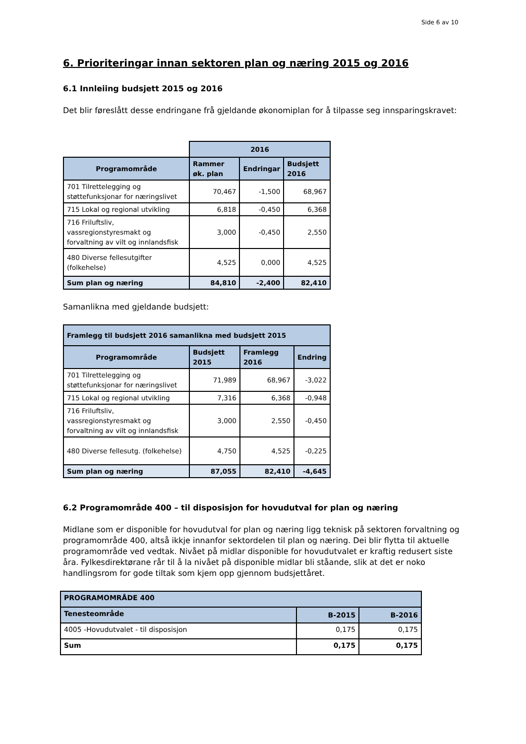Side 6 av 10
6. Prioriteringar innan sektoren plan og næring 2015 og 2016
6.1 Innleiing budsjett 2015 og 2016
Det blir føreslått desse endringane frå gjeldande økonomiplan for å tilpasse seg innsparingskravet:
| | 2016 | | |
| Programområde | Rammer øk. plan | Endringar | Budsjett 2016 |
| 701 Tilrettelegging og støttefunksjonar for næringslivet | 70,467 | -1,500 | 68,967 |
| 715 Lokal og regional utvikling | 6,818 | -0,450 | 6,368 |
| 716 Friluftsliv, vassregionstyresmakt og forvaltning av vilt og innlandsfisk | 3,000 | -0,450 | 2,550 |
| 480 Diverse fellesutgifter (folkehelse) | 4,525 | 0,000 | 4,525 |
| Sum plan og næring | 84,810 | -2,400 | 82,410 |
Samanlikna med gjeldande budsjett:
| Framlegg til budsjett 2016 samanlikna med budsjett 2015 | | | |
| --- | --- | --- | --- |
| Programområde | Budsjett 2015 | Framlegg 2016 | Endring |
| 701 Tilrettelegging og støttefunksjonar for næringslivet | 71,989 | 68,967 | -3,022 |
| 715 Lokal og regional utvikling | 7,316 | 6,368 | -0,948 |
| 716 Friluftsliv, vassregionstyresmakt og forvaltning av vilt og innlandsfisk | 3,000 | 2,550 | -0,450 |
| 480 Diverse fellesutg. (folkehelse) | 4,750 | 4,525 | -0,225 |
| Sum plan og næring | 87,055 | 82,410 | -4,645 |
6.2 Programområde 400 – til disposisjon for hovudutval for plan og næring
Midlane som er disponible for hovudutval for plan og næring ligg teknisk på sektoren forvaltning og programområde 400, altså ikkje innanfor sektordelen til plan og næring. Dei blir flytta til aktuelle programområde ved vedtak. Nivået på midlar disponible for hovudutvalet er kraftig redusert siste åra. Fylkesdirektørane rår til å la nivået på disponible midlar bli ståande, slik at det er noko handlingsrom for gode tiltak som kjem opp gjennom budsjettåret.
| PROGRAMOMRÅDE 400 | | |
| --- | --- | --- |
| Tenesteområde | B-2015 | B-2016 |
| 4005 -Hovudutvalet - til disposisjon | 0,175 | 0,175 |
| Sum | 0,175 | 0,175 |